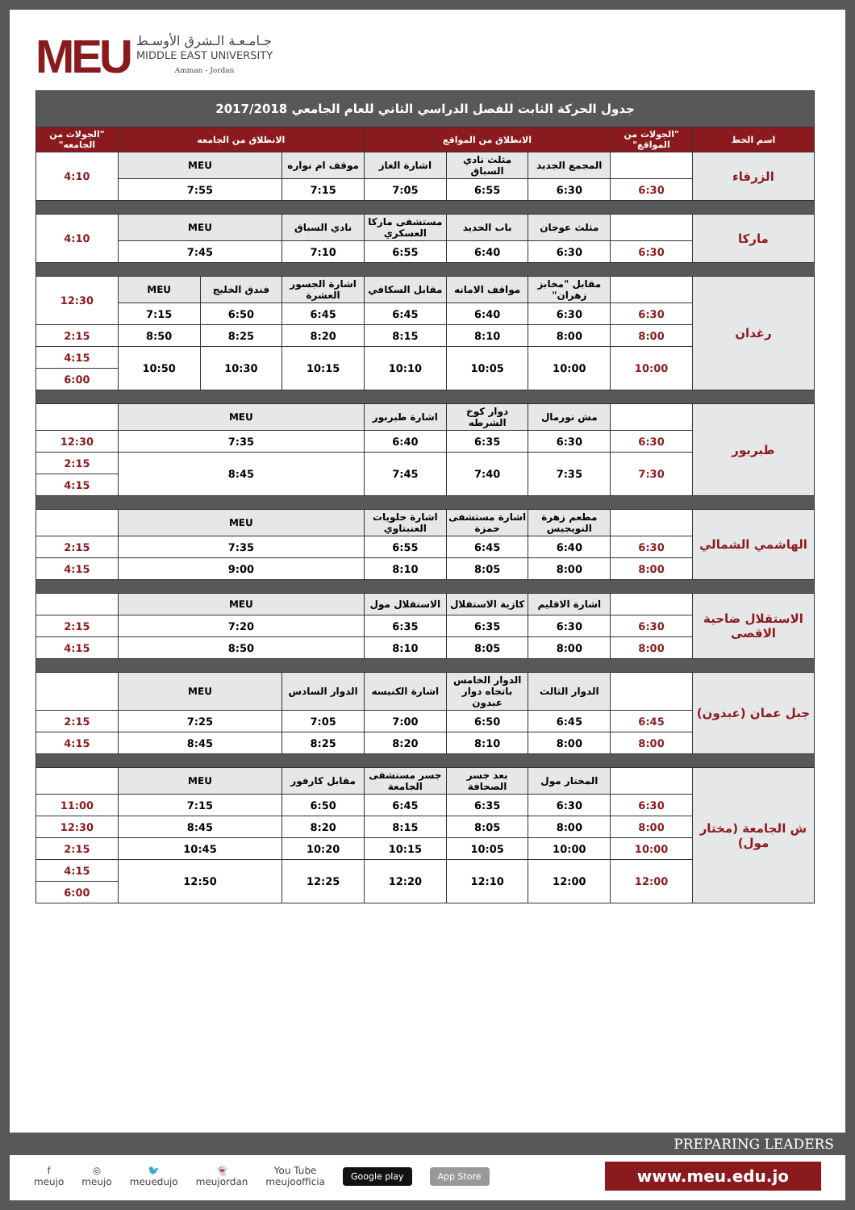MEU
جـامـعـة الـشرق الأوسـط
MIDDLE EAST UNIVERSITY
Amman - Jordan
| جدول الحركة الثابت للفصل الدراسي الثاني للعام الجامعي 2017/2018 | | | | | | | | |
| --- | --- | --- | --- | --- | --- | --- | --- | --- |
| اسم الخط | "الجولات من المواقع" | الانطلاق من المواقع | | | الانطلاق من الجامعه | | | "الجولات من الجامعه" |
| الزرقاء | | المجمع الجديد | مثلث نادي السباق | اشارة الغاز | موقف ام نواره | MEU | | 4:10 |
| | 6:30 | 6:30 | 6:55 | 7:05 | 7:15 | 7:55 | | |
| ماركا | | مثلث عوجان | باب الحديد | مستشفى ماركا العسكري | نادي السباق | MEU | | 4:10 |
| | 6:30 | 6:30 | 6:40 | 6:55 | 7:10 | 7:45 | | |
| رغدان | | مقابل "مخابز زهران" | مواقف الامانه | مقابل السكافي | اشارة الجسور العشرة | فندق الخليج | MEU | 12:30 |
| | 6:30 | 6:30 | 6:40 | 6:45 | 6:45 | 6:50 | 7:15 | |
| | 8:00 | 8:00 | 8:10 | 8:15 | 8:20 | 8:25 | 8:50 | 2:15 |
| | 10:00 | 10:00 | 10:05 | 10:10 | 10:15 | 10:30 | 10:50 | 4:15 |
| | | | | | | | | 6:00 |
| طبربور | | مش نورمال | دوار كوخ الشرطه | اشارة طبربور | MEU | | | |
| | 6:30 | 6:30 | 6:35 | 6:40 | 7:35 | | | 12:30 |
| | 7:30 | 7:35 | 7:40 | 7:45 | 8:45 | | | 2:15 |
| | | | | | | | | 4:15 |
| الهاشمي الشمالي | | مطعم زهرة النويجيس | اشارة مستشفى حمزة | اشارة حلويات العنبتاوي | MEU | | | |
| | 6:30 | 6:40 | 6:45 | 6:55 | 7:35 | | | 2:15 |
| | 8:00 | 8:00 | 8:05 | 8:10 | 9:00 | | | 4:15 |
| الاستقلال ضاحية الاقصى | | اشارة الاقليم | كازية الاستقلال | الاستقلال مول | MEU | | | |
| | 6:30 | 6:30 | 6:35 | 6:35 | 7:20 | | | 2:15 |
| | 8:00 | 8:00 | 8:05 | 8:10 | 8:50 | | | 4:15 |
| جبل عمان (عبدون) | | الدوار الثالث | الدوار الخامس باتجاه دوار عبدون | اشارة الكنيسه | الدوار السادس | MEU | | |
| | 6:45 | 6:45 | 6:50 | 7:00 | 7:05 | 7:25 | | 2:15 |
| | 8:00 | 8:00 | 8:10 | 8:20 | 8:25 | 8:45 | | 4:15 |
| ش الجامعة (مختار مول) | | المختار مول | بعد جسر الصحافة | جسر مستشفى الجامعة | مقابل كارفور | MEU | | |
| | 6:30 | 6:30 | 6:35 | 6:45 | 6:50 | 7:15 | | 11:00 |
| | 8:00 | 8:00 | 8:05 | 8:15 | 8:20 | 8:45 | | 12:30 |
| | 10:00 | 10:00 | 10:05 | 10:15 | 10:20 | 10:45 | | 2:15 |
| | 12:00 | 12:00 | 12:10 | 12:20 | 12:25 | 12:50 | | 4:15 |
| | | | | | | | | 6:00 |
PREPARING LEADERS
f
meujo ◎
meujo 🐦
meuedujo 👻
meujordan You Tube
meujoofficia Google play App Store www.meu.edu.jo